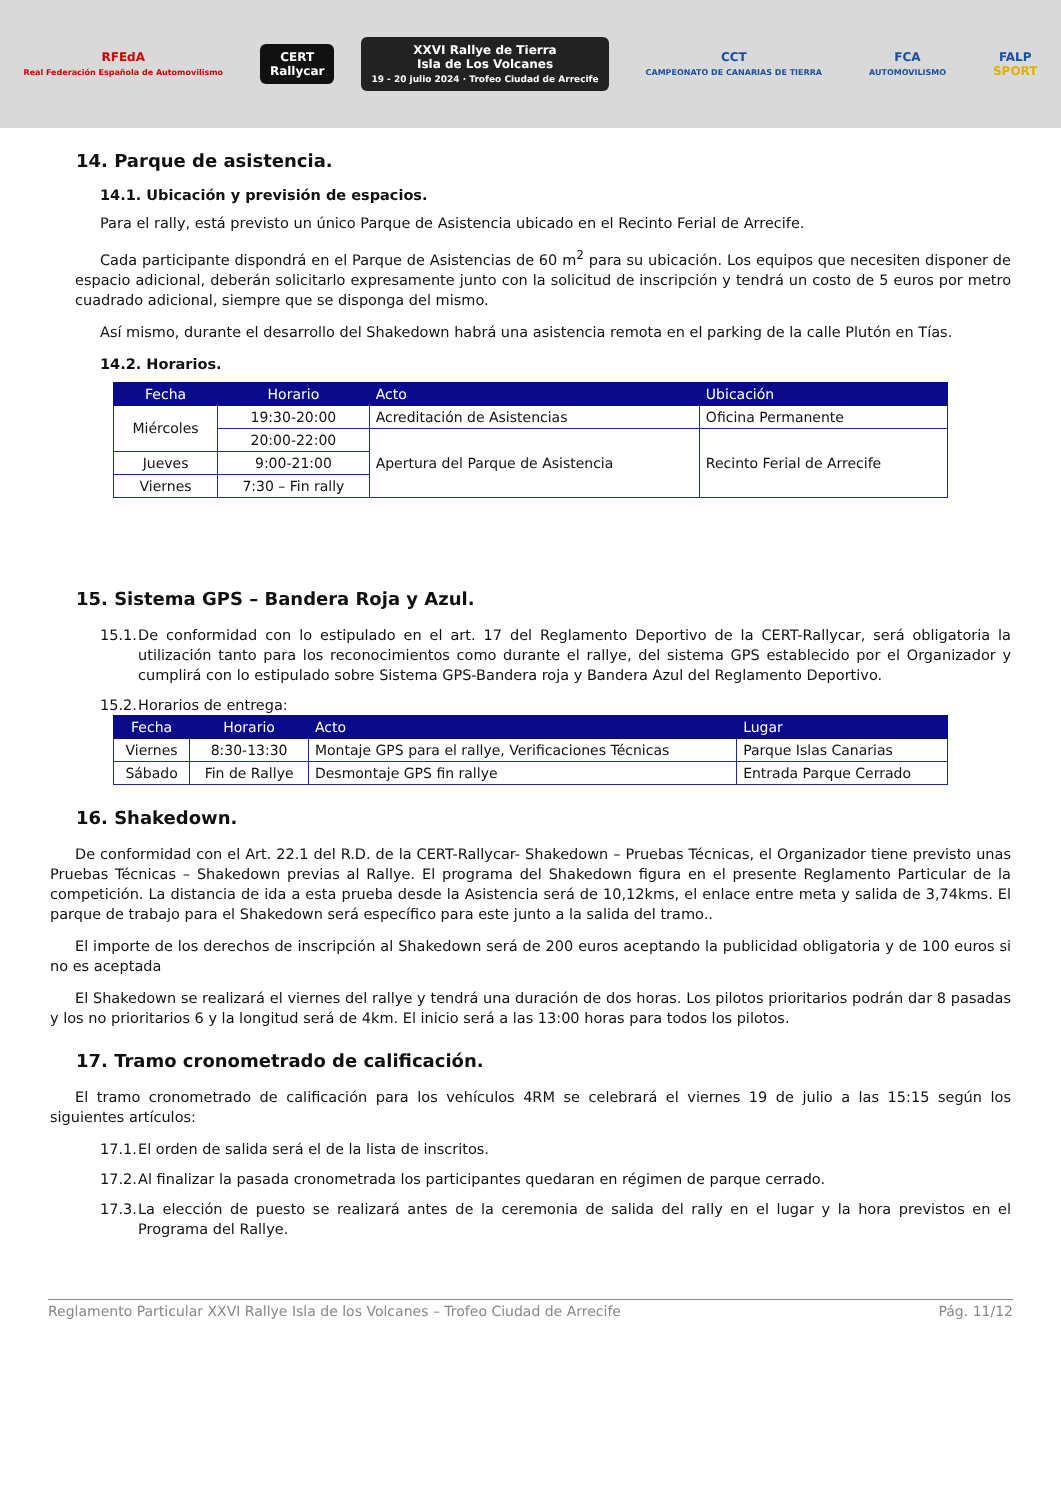RFEdA
Real Federación Española de Automovilismo
CERT
Rallycar
XXVI Rallye de Tierra
Isla de Los Volcanes
19 - 20 julio 2024 · Trofeo Ciudad de Arrecife
CCT
CAMPEONATO DE CANARIAS DE TIERRA
FCA
AUTOMOVILISMO
FALP
SPORT
14. Parque de asistencia.
14.1. Ubicación y previsión de espacios.
Para el rally, está previsto un único Parque de Asistencia ubicado en el Recinto Ferial de Arrecife.
Cada participante dispondrá en el Parque de Asistencias de 60 m<sup>2</sup> para su ubicación. Los equipos que necesiten disponer de espacio adicional, deberán solicitarlo expresamente junto con la solicitud de inscripción y tendrá un costo de 5 euros por metro cuadrado adicional, siempre que se disponga del mismo.
Así mismo, durante el desarrollo del Shakedown habrá una asistencia remota en el parking de la calle Plutón en Tías.
14.2. Horarios.
| Fecha | Horario | Acto | Ubicación |
| --- | --- | --- | --- |
| Miércoles | 19:30-20:00 | Acreditación de Asistencias | Oficina Permanente |
| | 20:00-22:00 | Apertura del Parque de Asistencia | Recinto Ferial de Arrecife |
| Jueves | 9:00-21:00 | | |
| Viernes | 7:30 – Fin rally | | |
15. Sistema GPS – Bandera Roja y Azul.
15.1. De conformidad con lo estipulado en el art. 17 del Reglamento Deportivo de la CERT-Rallycar, será obligatoria la utilización tanto para los reconocimientos como durante el rallye, del sistema GPS establecido por el Organizador y cumplirá con lo estipulado sobre Sistema GPS-Bandera roja y Bandera Azul del Reglamento Deportivo.
15.2. Horarios de entrega:
| Fecha | Horario | Acto | Lugar |
| --- | --- | --- | --- |
| Viernes | 8:30-13:30 | Montaje GPS para el rallye, Verificaciones Técnicas | Parque Islas Canarias |
| Sábado | Fin de Rallye | Desmontaje GPS fin rallye | Entrada Parque Cerrado |
16. Shakedown.
De conformidad con el Art. 22.1 del R.D. de la CERT-Rallycar- Shakedown – Pruebas Técnicas, el Organizador tiene previsto unas Pruebas Técnicas – Shakedown previas al Rallye. El programa del Shakedown figura en el presente Reglamento Particular de la competición. La distancia de ida a esta prueba desde la Asistencia será de 10,12kms, el enlace entre meta y salida de 3,74kms. El parque de trabajo para el Shakedown será específico para este junto a la salida del tramo..
El importe de los derechos de inscripción al Shakedown será de 200 euros aceptando la publicidad obligatoria y de 100 euros si no es aceptada
El Shakedown se realizará el viernes del rallye y tendrá una duración de dos horas. Los pilotos prioritarios podrán dar 8 pasadas y los no prioritarios 6 y la longitud será de 4km. El inicio será a las 13:00 horas para todos los pilotos.
17. Tramo cronometrado de calificación.
El tramo cronometrado de calificación para los vehículos 4RM se celebrará el viernes 19 de julio a las 15:15 según los siguientes artículos:
17.1. El orden de salida será el de la lista de inscritos.
17.2. Al finalizar la pasada cronometrada los participantes quedaran en régimen de parque cerrado.
17.3. La elección de puesto se realizará antes de la ceremonia de salida del rally en el lugar y la hora previstos en el Programa del Rallye.
Reglamento Particular XXVI Rallye Isla de los Volcanes – Trofeo Ciudad de Arrecife Pág. 11/12